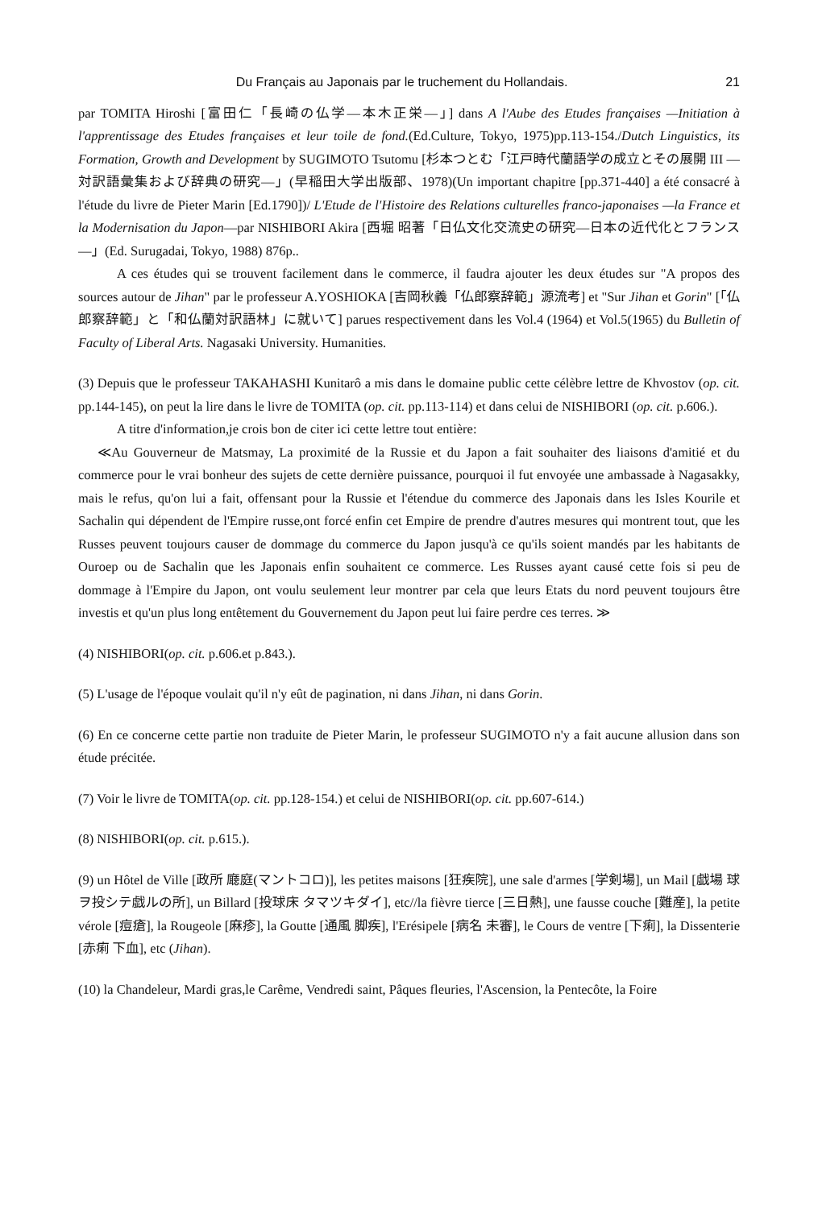Du Français au Japonais par le truchement du Hollandais. 21
par TOMITA Hiroshi [富田仁「長崎の仏学―本木正栄―」] dans A l'Aube des Etudes françaises —Initiation à l'apprentissage des Etudes françaises et leur toile de fond.(Ed.Culture, Tokyo, 1975)pp.113-154./Dutch Linguistics, its Formation, Growth and Development by SUGIMOTO Tsutomu [杉本つとむ「江戸時代蘭語学の成立とその展開 III ―対訳語彙集および辞典の研究―」(早稲田大学出版部、1978)(Un important chapitre [pp.371-440] a été consacré à l'étude du livre de Pieter Marin [Ed.1790])/ L'Etude de l'Histoire des Relations culturelles franco-japonaises —la France et la Modernisation du Japon—par NISHIBORI Akira [西堀 昭著「日仏文化交流史の研究―日本の近代化とフランス―」(Ed. Surugadai, Tokyo, 1988) 876p..
A ces études qui se trouvent facilement dans le commerce, il faudra ajouter les deux études sur "A propos des sources autour de Jihan" par le professeur A.YOSHIOKA [吉岡秋義「仏郎察辞範」源流考] et "Sur Jihan et Gorin" [「仏郎察辞範」と「和仏蘭対訳語林」に就いて] parues respectivement dans les Vol.4 (1964) et Vol.5(1965) du Bulletin of Faculty of Liberal Arts. Nagasaki University. Humanities.
(3) Depuis que le professeur TAKAHASHI Kunitarô a mis dans le domaine public cette célèbre lettre de Khvostov (op. cit. pp.144-145), on peut la lire dans le livre de TOMITA (op. cit. pp.113-114) et dans celui de NISHIBORI (op. cit. p.606.).
A titre d'information,je crois bon de citer ici cette lettre tout entière:
≪Au Gouverneur de Matsmay, La proximité de la Russie et du Japon a fait souhaiter des liaisons d'amitié et du commerce pour le vrai bonheur des sujets de cette dernière puissance, pourquoi il fut envoyée une ambassade à Nagasakky, mais le refus, qu'on lui a fait, offensant pour la Russie et l'étendue du commerce des Japonais dans les Isles Kourile et Sachalin qui dépendent de l'Empire russe,ont forcé enfin cet Empire de prendre d'autres mesures qui montrent tout, que les Russes peuvent toujours causer de dommage du commerce du Japon jusqu'à ce qu'ils soient mandés par les habitants de Ouroep ou de Sachalin que les Japonais enfin souhaitent ce commerce. Les Russes ayant causé cette fois si peu de dommage à l'Empire du Japon, ont voulu seulement leur montrer par cela que leurs Etats du nord peuvent toujours être investis et qu'un plus long entêtement du Gouvernement du Japon peut lui faire perdre ces terres. ≫
(4) NISHIBORI(op. cit. p.606.et p.843.).
(5) L'usage de l'époque voulait qu'il n'y eût de pagination, ni dans Jihan, ni dans Gorin.
(6) En ce concerne cette partie non traduite de Pieter Marin, le professeur SUGIMOTO n'y a fait aucune allusion dans son étude précitée.
(7) Voir le livre de TOMITA(op. cit. pp.128-154.) et celui de NISHIBORI(op. cit. pp.607-614.)
(8) NISHIBORI(op. cit. p.615.).
(9) un Hôtel de Ville [政所 廰庭(マントコロ)], les petites maisons [狂疾院], une sale d'armes [学剣場], un Mail [戯場 球ヲ投シテ戯ルの所], un Billard [投球床 タマツキダイ], etc//la fièvre tierce [三日熱], une fausse couche [難産], la petite vérole [痘瘡], la Rougeole [麻疹], la Goutte [通風 脚疾], l'Erésipele [病名 未審], le Cours de ventre [下痢], la Dissenterie [赤痢 下血], etc (Jihan).
(10) la Chandeleur, Mardi gras,le Carême, Vendredi saint, Pâques fleuries, l'Ascension, la Pentecôte, la Foire